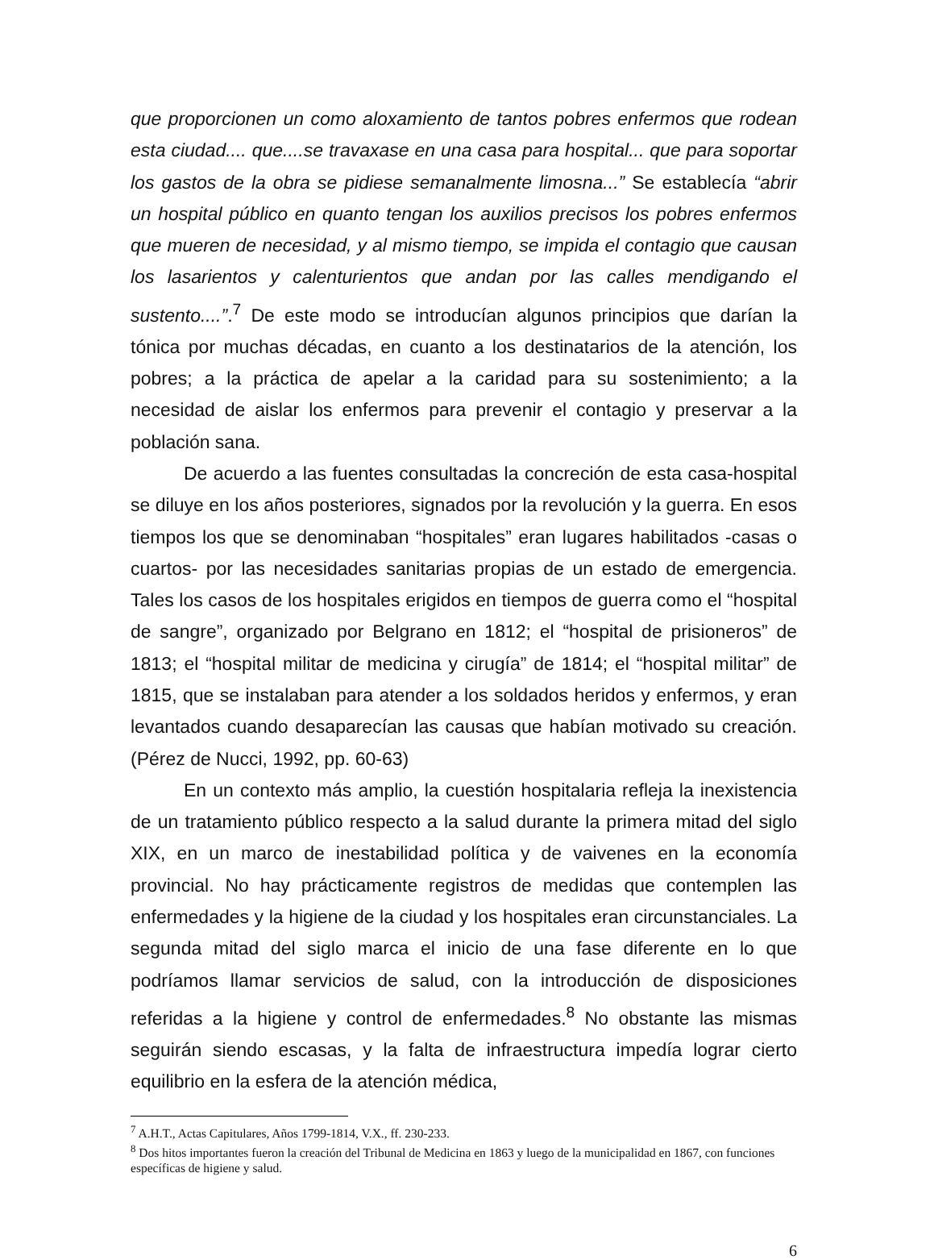que proporcionen un como aloxamiento de tantos pobres enfermos que rodean esta ciudad.... que....se travaxase en una casa para hospital... que para soportar los gastos de la obra se pidiese semanalmente limosna...” Se establecía “abrir un hospital público en quanto tengan los auxilios precisos los pobres enfermos que mueren de necesidad, y al mismo tiempo, se impida el contagio que causan los lasarientos y calenturientos que andan por las calles mendigando el sustento....”.<sup>7</sup> De este modo se introducían algunos principios que darían la tónica por muchas décadas, en cuanto a los destinatarios de la atención, los pobres; a la práctica de apelar a la caridad para su sostenimiento; a la necesidad de aislar los enfermos para prevenir el contagio y preservar a la población sana.
De acuerdo a las fuentes consultadas la concreción de esta casa-hospital se diluye en los años posteriores, signados por la revolución y la guerra. En esos tiempos los que se denominaban “hospitales” eran lugares habilitados -casas o cuartos- por las necesidades sanitarias propias de un estado de emergencia. Tales los casos de los hospitales erigidos en tiempos de guerra como el “hospital de sangre”, organizado por Belgrano en 1812; el “hospital de prisioneros” de 1813; el “hospital militar de medicina y cirugía” de 1814; el “hospital militar” de 1815, que se instalaban para atender a los soldados heridos y enfermos, y eran levantados cuando desaparecían las causas que habían motivado su creación. (Pérez de Nucci, 1992, pp. 60-63)
En un contexto más amplio, la cuestión hospitalaria refleja la inexistencia de un tratamiento público respecto a la salud durante la primera mitad del siglo XIX, en un marco de inestabilidad política y de vaivenes en la economía provincial. No hay prácticamente registros de medidas que contemplen las enfermedades y la higiene de la ciudad y los hospitales eran circunstanciales. La segunda mitad del siglo marca el inicio de una fase diferente en lo que podríamos llamar servicios de salud, con la introducción de disposiciones referidas a la higiene y control de enfermedades.<sup>8</sup> No obstante las mismas seguirán siendo escasas, y la falta de infraestructura impedía lograr cierto equilibrio en la esfera de la atención médica,
<sup>7</sup> A.H.T., Actas Capitulares, Años 1799-1814, V.X., ff. 230-233.
<sup>8</sup> Dos hitos importantes fueron la creación del Tribunal de Medicina en 1863 y luego de la municipalidad en 1867, con funciones específicas de higiene y salud.
6